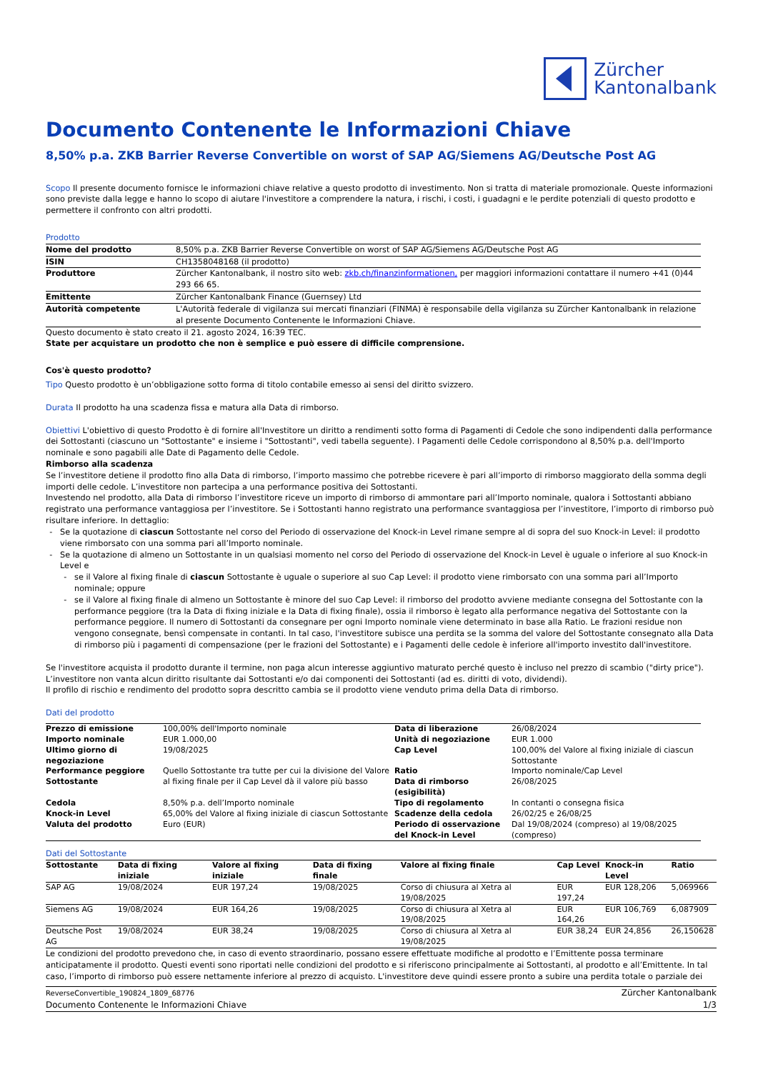Zürcher
Kantonalbank
Documento Contenente le Informazioni Chiave
8,50% p.a. ZKB Barrier Reverse Convertible on worst of SAP AG/Siemens AG/Deutsche Post AG
Scopo Il presente documento fornisce le informazioni chiave relative a questo prodotto di investimento. Non si tratta di materiale promozionale. Queste informazioni sono previste dalla legge e hanno lo scopo di aiutare l'investitore a comprendere la natura, i rischi, i costi, i guadagni e le perdite potenziali di questo prodotto e permettere il confronto con altri prodotti.
Prodotto
| Nome del prodotto | 8,50% p.a. ZKB Barrier Reverse Convertible on worst of SAP AG/Siemens AG/Deutsche Post AG |
| ISIN | CH1358048168 (il prodotto) |
| Produttore | Zürcher Kantonalbank, il nostro sito web: zkb.ch/finanzinformationen, per maggiori informazioni contattare il numero +41 (0)44 293 66 65. |
| Emittente | Zürcher Kantonalbank Finance (Guernsey) Ltd |
| Autorità competente | L'Autorità federale di vigilanza sui mercati finanziari (FINMA) è responsabile della vigilanza su Zürcher Kantonalbank in relazione al presente Documento Contenente le Informazioni Chiave. |
Questo documento è stato creato il 21. agosto 2024, 16:39 TEC.
State per acquistare un prodotto che non è semplice e può essere di difficile comprensione.
Cos'è questo prodotto?
Tipo Questo prodotto è un’obbligazione sotto forma di titolo contabile emesso ai sensi del diritto svizzero.
Durata Il prodotto ha una scadenza fissa e matura alla Data di rimborso.
Obiettivi L'obiettivo di questo Prodotto è di fornire all'Investitore un diritto a rendimenti sotto forma di Pagamenti di Cedole che sono indipendenti dalla performance dei Sottostanti (ciascuno un "Sottostante" e insieme i "Sottostanti", vedi tabella seguente). I Pagamenti delle Cedole corrispondono al 8,50% p.a. dell'Importo nominale e sono pagabili alle Date di Pagamento delle Cedole.
Rimborso alla scadenza
Se l’investitore detiene il prodotto fino alla Data di rimborso, l’importo massimo che potrebbe ricevere è pari all’importo di rimborso maggiorato della somma degli importi delle cedole. L’investitore non partecipa a una performance positiva dei Sottostanti.
Investendo nel prodotto, alla Data di rimborso l’investitore riceve un importo di rimborso di ammontare pari all’Importo nominale, qualora i Sottostanti abbiano registrato una performance vantaggiosa per l’investitore. Se i Sottostanti hanno registrato una performance svantaggiosa per l’investitore, l’importo di rimborso può risultare inferiore. In dettaglio:
Se la quotazione di ciascun Sottostante nel corso del Periodo di osservazione del Knock-in Level rimane sempre al di sopra del suo Knock-in Level: il prodotto viene rimborsato con una somma pari all’Importo nominale.
Se la quotazione di almeno un Sottostante in un qualsiasi momento nel corso del Periodo di osservazione del Knock-in Level è uguale o inferiore al suo Knock-in Level e
se il Valore al fixing finale di ciascun Sottostante è uguale o superiore al suo Cap Level: il prodotto viene rimborsato con una somma pari all’Importo nominale; oppure
se il Valore al fixing finale di almeno un Sottostante è minore del suo Cap Level: il rimborso del prodotto avviene mediante consegna del Sottostante con la performance peggiore (tra la Data di fixing iniziale e la Data di fixing finale), ossia il rimborso è legato alla performance negativa del Sottostante con la performance peggiore. Il numero di Sottostanti da consegnare per ogni Importo nominale viene determinato in base alla Ratio. Le frazioni residue non vengono consegnate, bensì compensate in contanti. In tal caso, l'investitore subisce una perdita se la somma del valore del Sottostante consegnato alla Data di rimborso più i pagamenti di compensazione (per le frazioni del Sottostante) e i Pagamenti delle cedole è inferiore all'importo investito dall'investitore.
Se l'investitore acquista il prodotto durante il termine, non paga alcun interesse aggiuntivo maturato perché questo è incluso nel prezzo di scambio ("dirty price"). L’investitore non vanta alcun diritto risultante dai Sottostanti e/o dai componenti dei Sottostanti (ad es. diritti di voto, dividendi).
Il profilo di rischio e rendimento del prodotto sopra descritto cambia se il prodotto viene venduto prima della Data di rimborso.
Dati del prodotto
| Prezzo di emissione | 100,00% dell'Importo nominale | Data di liberazione | 26/08/2024 |
| Importo nominale | EUR 1.000,00 | Unità di negoziazione | EUR 1.000 |
| Ultimo giorno di negoziazione | 19/08/2025 | Cap Level | 100,00% del Valore al fixing iniziale di ciascun Sottostante |
| Performance peggiore Sottostante | Quello Sottostante tra tutte per cui la divisione del Valore al fixing finale per il Cap Level dà il valore più basso | Ratio Data di rimborso (esigibilità) | Importo nominale/Cap Level 26/08/2025 |
| Cedola | 8,50% p.a. dell’Importo nominale | Tipo di regolamento | In contanti o consegna fisica |
| Knock-in Level | 65,00% del Valore al fixing iniziale di ciascun Sottostante | Scadenze della cedola | 26/02/25 e 26/08/25 |
| Valuta del prodotto | Euro (EUR) | Periodo di osservazione del Knock-in Level | Dal 19/08/2024 (compreso) al 19/08/2025 (compreso) |
Dati del Sottostante
| Sottostante | Data di fixing iniziale | Valore al fixing iniziale | Data di fixing finale | Valore al fixing finale | Cap Level | Knock-in Level | Ratio |
| --- | --- | --- | --- | --- | --- | --- | --- |
| SAP AG | 19/08/2024 | EUR 197,24 | 19/08/2025 | Corso di chiusura al Xetra al 19/08/2025 | EUR 197,24 | EUR 128,206 | 5,069966 |
| Siemens AG | 19/08/2024 | EUR 164,26 | 19/08/2025 | Corso di chiusura al Xetra al 19/08/2025 | EUR 164,26 | EUR 106,769 | 6,087909 |
| Deutsche Post AG | 19/08/2024 | EUR 38,24 | 19/08/2025 | Corso di chiusura al Xetra al 19/08/2025 | EUR 38,24 | EUR 24,856 | 26,150628 |
Le condizioni del prodotto prevedono che, in caso di evento straordinario, possano essere effettuate modifiche al prodotto e l’Emittente possa terminare anticipatamente il prodotto. Questi eventi sono riportati nelle condizioni del prodotto e si riferiscono principalmente ai Sottostanti, al prodotto e all’Emittente. In tal caso, l’importo di rimborso può essere nettamente inferiore al prezzo di acquisto. L'investitore deve quindi essere pronto a subire una perdita totale o parziale dei
ReverseConvertible_190824_1809_68776
Documento Contenente le Informazioni Chiave
Zürcher Kantonalbank
1/3